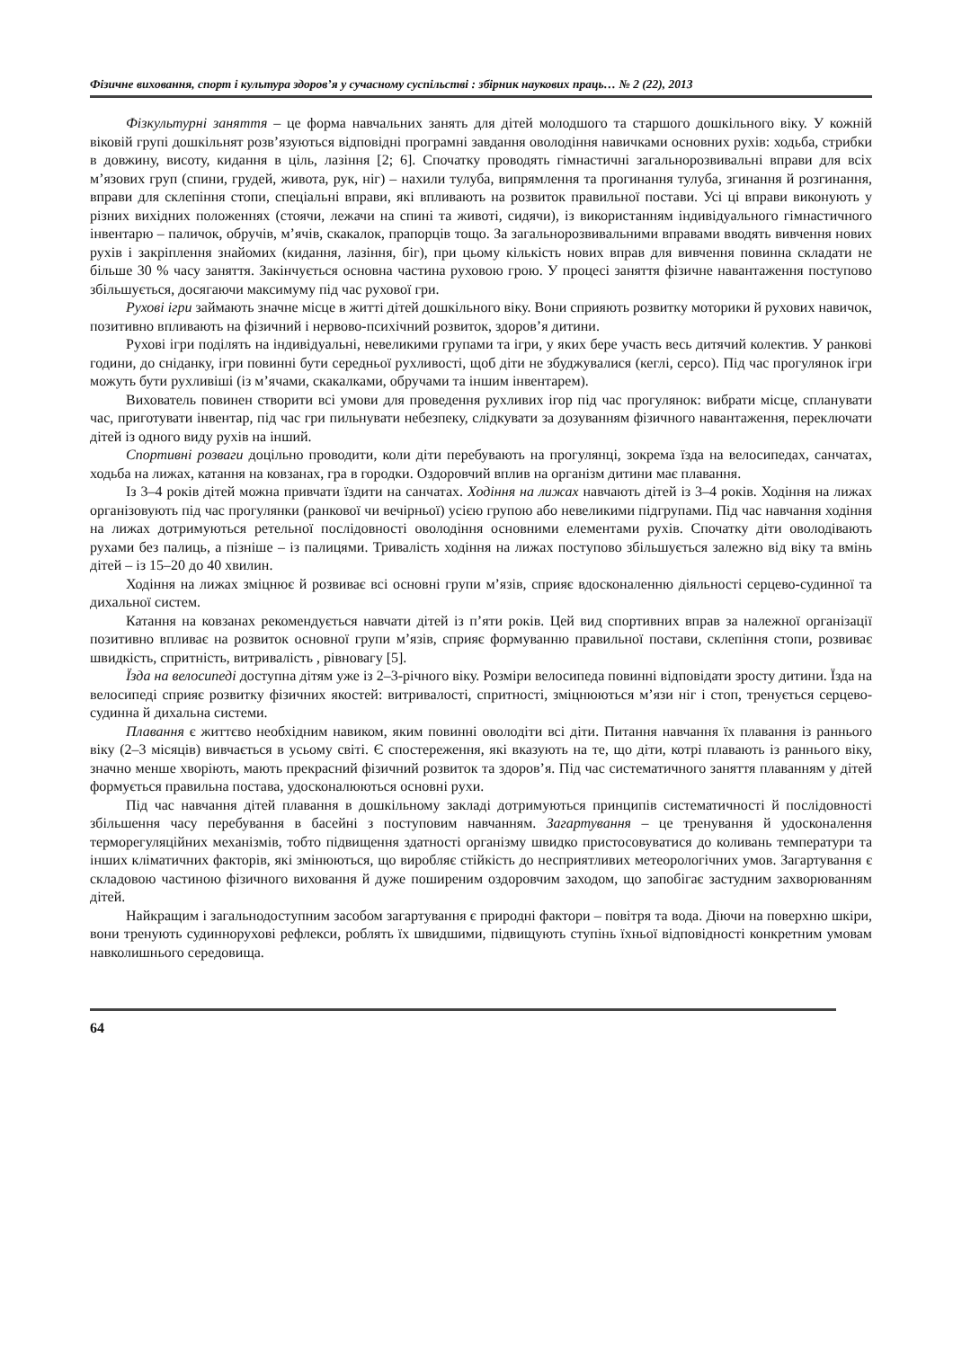Фізичне виховання, спорт і культура здоров’я у сучасному суспільстві : збірник наукових праць… № 2 (22), 2013
Фізкультурні заняття – це форма навчальних занять для дітей молодшого та старшого дошкільного віку. У кожній віковій групі дошкільнят розв’язуються відповідні програмні завдання оволодіння навичками основних рухів: ходьба, стрибки в довжину, висоту, кидання в ціль, лазіння [2; 6]. Спочатку проводять гімнастичні загальнорозвивальні вправи для всіх м’язових груп (спини, грудей, живота, рук, ніг) – нахили тулуба, випрямлення та прогинання тулуба, згинання й розгинання, вправи для склепіння стопи, спеціальні вправи, які впливають на розвиток правильної постави. Усі ці вправи виконують у різних вихідних положеннях (стоячи, лежачи на спині та животі, сидячи), із використанням індивідуального гімнастичного інвентарю – паличок, обручів, м’ячів, скакалок, прапорців тощо. За загальнорозвивальними вправами вводять вивчення нових рухів і закріплення знайомих (кидання, лазіння, біг), при цьому кількість нових вправ для вивчення повинна складати не більше 30 % часу заняття. Закінчується основна частина руховою грою. У процесі заняття фізичне навантаження поступово збільшується, досягаючи максимуму під час рухової гри.
Рухові ігри займають значне місце в житті дітей дошкільного віку. Вони сприяють розвитку моторики й рухових навичок, позитивно впливають на фізичний і нервово-психічний розвиток, здоров’я дитини.
Рухові ігри поділять на індивідуальні, невеликими групами та ігри, у яких бере участь весь дитячий колектив. У ранкові години, до сніданку, ігри повинні бути середньої рухливості, щоб діти не збуджувалися (кеглі, серсо). Під час прогулянок ігри можуть бути рухливіші (із м’ячами, скакалками, обручами та іншим інвентарем).
Вихователь повинен створити всі умови для проведення рухливих ігор під час прогулянок: вибрати місце, спланувати час, приготувати інвентар, під час гри пильнувати небезпеку, слідкувати за дозуванням фізичного навантаження, переключати дітей із одного виду рухів на інший.
Спортивні розваги доцільно проводити, коли діти перебувають на прогулянці, зокрема їзда на велосипедах, санчатах, ходьба на лижах, катання на ковзанах, гра в городки. Оздоровчий вплив на організм дитини має плавання.
Із 3–4 років дітей можна привчати їздити на санчатах. Ходіння на лижах навчають дітей із 3–4 років. Ходіння на лижах організовують під час прогулянки (ранкової чи вечірньої) усією групою або невеликими підгрупами. Під час навчання ходіння на лижах дотримуються ретельної послідовності оволодіння основними елементами рухів. Спочатку діти оволодівають рухами без палиць, а пізніше – із палицями. Тривалість ходіння на лижах поступово збільшується залежно від віку та вмінь дітей – із 15–20 до 40 хвилин.
Ходіння на лижах зміцнює й розвиває всі основні групи м’язів, сприяє вдосконаленню діяльності серцево-судинної та дихальної систем.
Катання на ковзанах рекомендується навчати дітей із п’яти років. Цей вид спортивних вправ за належної організації позитивно впливає на розвиток основної групи м’язів, сприяє формуванню правильної постави, склепіння стопи, розвиває швидкість, спритність, витривалість , рівновагу [5].
Їзда на велосипеді доступна дітям уже із 2–3-річного віку. Розміри велосипеда повинні відповідати зросту дитини. Їзда на велосипеді сприяє розвитку фізичних якостей: витривалості, спритності, зміцнюються м’язи ніг і стоп, тренується серцево-судинна й дихальна системи.
Плавання є життєво необхідним навиком, яким повинні оволодіти всі діти. Питання навчання їх плавання із раннього віку (2–3 місяців) вивчається в усьому світі. Є спостереження, які вказують на те, що діти, котрі плавають із раннього віку, значно менше хворіють, мають прекрасний фізичний розвиток та здоров’я. Під час систематичного заняття плаванням у дітей формується правильна постава, удосконалюються основні рухи.
Під час навчання дітей плавання в дошкільному закладі дотримуються принципів систематичності й послідовності збільшення часу перебування в басейні з поступовим навчанням. Загартування – це тренування й удосконалення терморегуляційних механізмів, тобто підвищення здатності організму швидко пристосовуватися до коливань температури та інших кліматичних факторів, які змінюються, що виробляє стійкість до несприятливих метеорологічних умов. Загартування є складовою частиною фізичного виховання й дуже поширеним оздоровчим заходом, що запобігає застудним захворюванням дітей.
Найкращим і загальнодоступним засобом загартування є природні фактори – повітря та вода. Діючи на поверхню шкіри, вони тренують судиннорухові рефлекси, роблять їх швидшими, підвищують ступінь їхньої відповідності конкретним умовам навколишнього середовища.
64